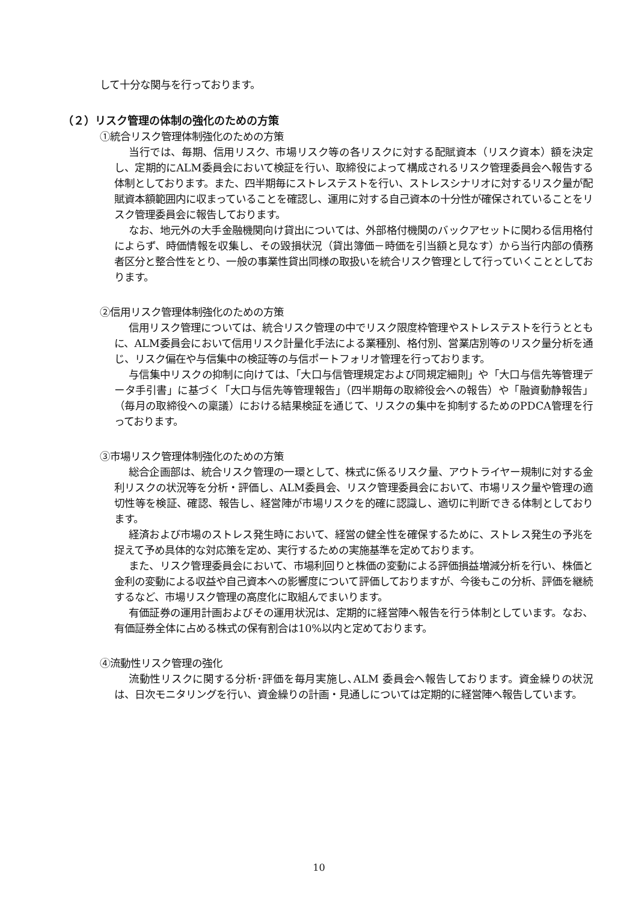して十分な関与を行っております。
（２）リスク管理の体制の強化のための方策
①統合リスク管理体制強化のための方策
当行では、毎期、信用リスク、市場リスク等の各リスクに対する配賦資本（リスク資本）額を決定し、定期的にALM委員会において検証を行い、取締役によって構成されるリスク管理委員会へ報告する体制としております。また、四半期毎にストレステストを行い、ストレスシナリオに対するリスク量が配賦資本額範囲内に収まっていることを確認し、運用に対する自己資本の十分性が確保されていることをリスク管理委員会に報告しております。
なお、地元外の大手金融機関向け貸出については、外部格付機関のバックアセットに関わる信用格付によらず、時価情報を収集し、その毀損状況（貸出簿価－時価を引当額と見なす）から当行内部の債務者区分と整合性をとり、一般の事業性貸出同様の取扱いを統合リスク管理として行っていくこととしております。
②信用リスク管理体制強化のための方策
信用リスク管理については、統合リスク管理の中でリスク限度枠管理やストレステストを行うとともに、ALM委員会において信用リスク計量化手法による業種別、格付別、営業店別等のリスク量分析を通じ、リスク偏在や与信集中の検証等の与信ポートフォリオ管理を行っております。
与信集中リスクの抑制に向けては、「大口与信管理規定および同規定細則」や「大口与信先等管理データ手引書」に基づく「大口与信先等管理報告」（四半期毎の取締役会への報告）や「融資動静報告」（毎月の取締役への稟議）における結果検証を通じて、リスクの集中を抑制するためのPDCA管理を行っております。
③市場リスク管理体制強化のための方策
総合企画部は、統合リスク管理の一環として、株式に係るリスク量、アウトライヤー規制に対する金利リスクの状況等を分析・評価し、ALM委員会、リスク管理委員会において、市場リスク量や管理の適切性等を検証、確認、報告し、経営陣が市場リスクを的確に認識し、適切に判断できる体制としております。
経済および市場のストレス発生時において、経営の健全性を確保するために、ストレス発生の予兆を捉えて予め具体的な対応策を定め、実行するための実施基準を定めております。
また、リスク管理委員会において、市場利回りと株価の変動による評価損益増減分析を行い、株価と金利の変動による収益や自己資本への影響度について評価しておりますが、今後もこの分析、評価を継続するなど、市場リスク管理の高度化に取組んでまいります。
有価証券の運用計画およびその運用状況は、定期的に経営陣へ報告を行う体制としています。なお、有価証券全体に占める株式の保有割合は10%以内と定めております。
④流動性リスク管理の強化
流動性リスクに関する分析･評価を毎月実施し､ALM 委員会へ報告しております。資金繰りの状況は、日次モニタリングを行い、資金繰りの計画・見通しについては定期的に経営陣へ報告しています。
10